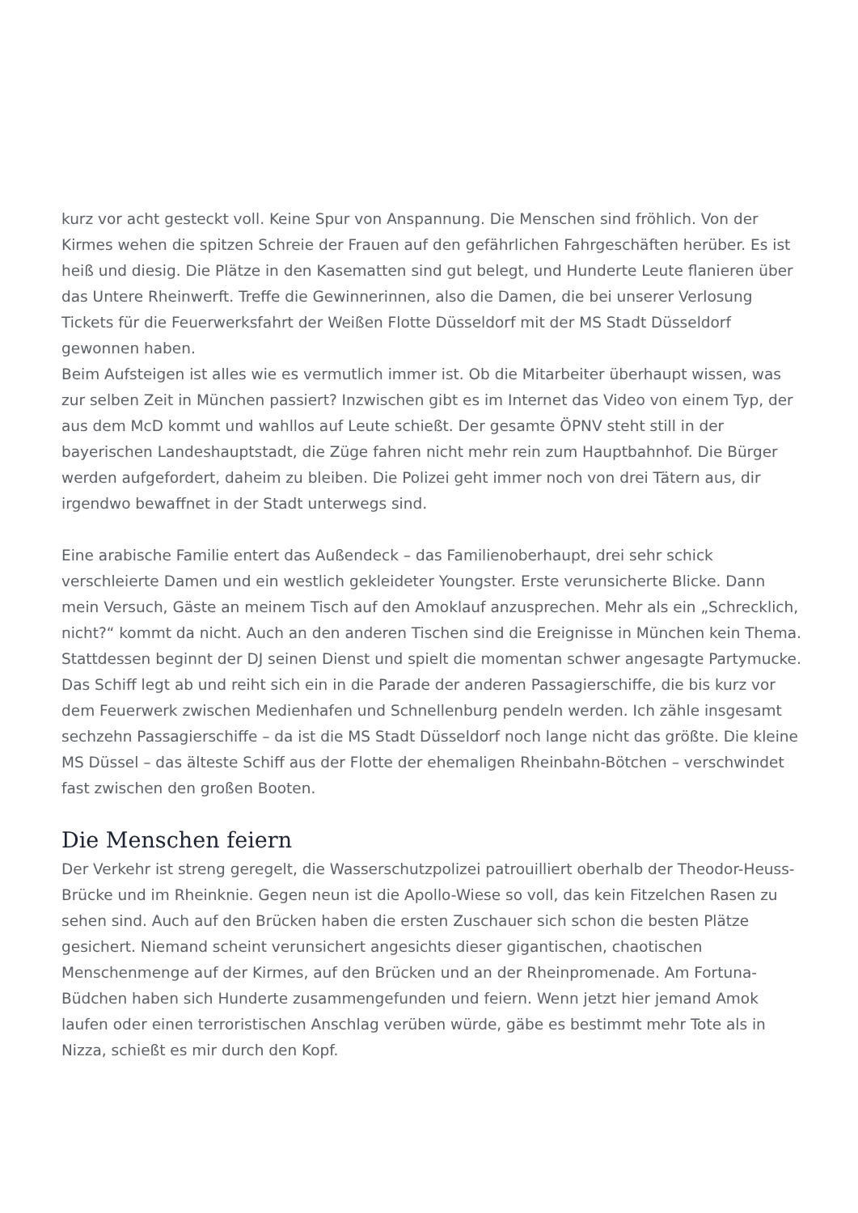kurz vor acht gesteckt voll. Keine Spur von Anspannung. Die Menschen sind fröhlich. Von der Kirmes wehen die spitzen Schreie der Frauen auf den gefährlichen Fahrgeschäften herüber. Es ist heiß und diesig. Die Plätze in den Kasematten sind gut belegt, und Hunderte Leute flanieren über das Untere Rheinwerft. Treffe die Gewinnerinnen, also die Damen, die bei unserer Verlosung Tickets für die Feuerwerksfahrt der Weißen Flotte Düsseldorf mit der MS Stadt Düsseldorf gewonnen haben.
Beim Aufsteigen ist alles wie es vermutlich immer ist. Ob die Mitarbeiter überhaupt wissen, was zur selben Zeit in München passiert? Inzwischen gibt es im Internet das Video von einem Typ, der aus dem McD kommt und wahllos auf Leute schießt. Der gesamte ÖPNV steht still in der bayerischen Landeshauptstadt, die Züge fahren nicht mehr rein zum Hauptbahnhof. Die Bürger werden aufgefordert, daheim zu bleiben. Die Polizei geht immer noch von drei Tätern aus, dir irgendwo bewaffnet in der Stadt unterwegs sind.
Eine arabische Familie entert das Außendeck – das Familienoberhaupt, drei sehr schick verschleierte Damen und ein westlich gekleideter Youngster. Erste verunsicherte Blicke. Dann mein Versuch, Gäste an meinem Tisch auf den Amoklauf anzusprechen. Mehr als ein „Schrecklich, nicht?“ kommt da nicht. Auch an den anderen Tischen sind die Ereignisse in München kein Thema. Stattdessen beginnt der DJ seinen Dienst und spielt die momentan schwer angesagte Partymucke. Das Schiff legt ab und reiht sich ein in die Parade der anderen Passagierschiffe, die bis kurz vor dem Feuerwerk zwischen Medienhafen und Schnellenburg pendeln werden. Ich zähle insgesamt sechzehn Passagierschiffe – da ist die MS Stadt Düsseldorf noch lange nicht das größte. Die kleine MS Düssel – das älteste Schiff aus der Flotte der ehemaligen Rheinbahn-Bötchen – verschwindet fast zwischen den großen Booten.
Die Menschen feiern
Der Verkehr ist streng geregelt, die Wasserschutzpolizei patrouilliert oberhalb der Theodor-Heuss-Brücke und im Rheinknie. Gegen neun ist die Apollo-Wiese so voll, das kein Fitzelchen Rasen zu sehen sind. Auch auf den Brücken haben die ersten Zuschauer sich schon die besten Plätze gesichert. Niemand scheint verunsichert angesichts dieser gigantischen, chaotischen Menschenmenge auf der Kirmes, auf den Brücken und an der Rheinpromenade. Am Fortuna-Büdchen haben sich Hunderte zusammengefunden und feiern. Wenn jetzt hier jemand Amok laufen oder einen terroristischen Anschlag verüben würde, gäbe es bestimmt mehr Tote als in Nizza, schießt es mir durch den Kopf.